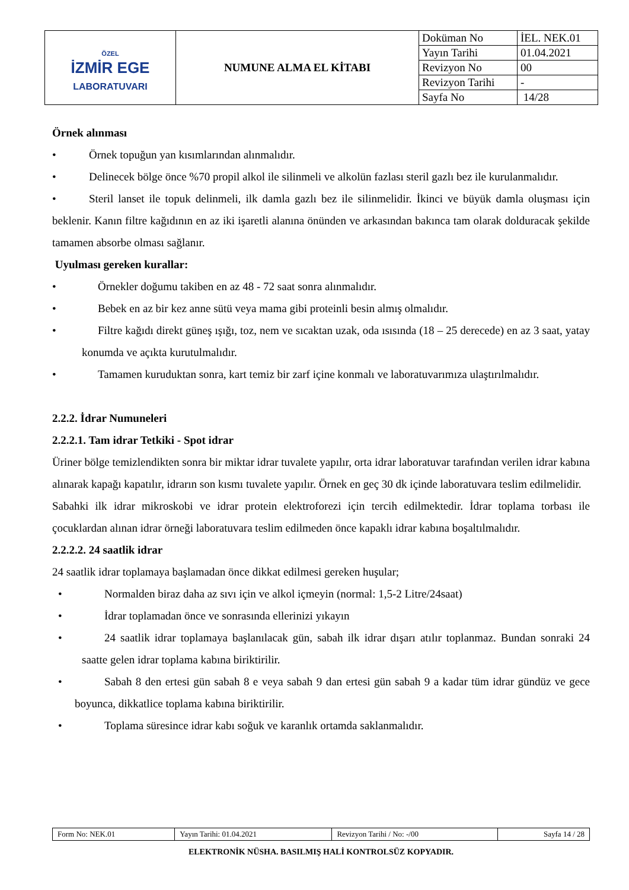| ÖZEL İZMİR EGE LABORATUVARI | NUMUNE ALMA EL KİTABI | Doküman No | İEL. NEK.01 |
| | | Yayın Tarihi | 01.04.2021 |
| | | Revizyon No | 00 |
| | | Revizyon Tarihi | - |
| | | Sayfa No | 14/28 |
Örnek alınması
• Örnek topuğun yan kısımlarından alınmalıdır.
• Delinecek bölge önce %70 propil alkol ile silinmeli ve alkolün fazlası steril gazlı bez ile kurulanmalıdır.
• Steril lanset ile topuk delinmeli, ilk damla gazlı bez ile silinmelidir. İkinci ve büyük damla oluşması için beklenir. Kanın filtre kağıdının en az iki işaretli alanına önünden ve arkasından bakınca tam olarak dolduracak şekilde tamamen absorbe olması sağlanır.
Uyulması gereken kurallar:
• Örnekler doğumu takiben en az 48 - 72 saat sonra alınmalıdır.
• Bebek en az bir kez anne sütü veya mama gibi proteinli besin almış olmalıdır.
• Filtre kağıdı direkt güneş ışığı, toz, nem ve sıcaktan uzak, oda ısısında (18 – 25 derecede) en az 3 saat, yatay konumda ve açıkta kurutulmalıdır.
• Tamamen kuruduktan sonra, kart temiz bir zarf içine konmalı ve laboratuvarımıza ulaştırılmalıdır.
2.2.2. İdrar Numuneleri
2.2.2.1. Tam idrar Tetkiki - Spot idrar
Üriner bölge temizlendikten sonra bir miktar idrar tuvalete yapılır, orta idrar laboratuvar tarafından verilen idrar kabına alınarak kapağı kapatılır, idrarın son kısmı tuvalete yapılır. Örnek en geç 30 dk içinde laboratuvara teslim edilmelidir.
Sabahki ilk idrar mikroskobi ve idrar protein elektroforezi için tercih edilmektedir. İdrar toplama torbası ile çocuklardan alınan idrar örneği laboratuvara teslim edilmeden önce kapaklı idrar kabına boşaltılmalıdır.
2.2.2.2. 24 saatlik idrar
24 saatlik idrar toplamaya başlamadan önce dikkat edilmesi gereken huşular;
• Normalden biraz daha az sıvı için ve alkol içmeyin (normal: 1,5-2 Litre/24saat)
• İdrar toplamadan önce ve sonrasında ellerinizi yıkayın
• 24 saatlik idrar toplamaya başlanılacak gün, sabah ilk idrar dışarı atılır toplanmaz. Bundan sonraki 24 saatte gelen idrar toplama kabına biriktirilir.
• Sabah 8 den ertesi gün sabah 8 e veya sabah 9 dan ertesi gün sabah 9 a kadar tüm idrar gündüz ve gece boyunca, dikkatlice toplama kabına biriktirilir.
• Toplama süresince idrar kabı soğuk ve karanlık ortamda saklanmalıdır.
| Form No: NEK.01 | Yayın Tarihi: 01.04.2021 | Revizyon Tarihi / No: -/00 | Sayfa 14 / 28 |
ELEKTRONİK NÜSHA. BASILMIŞ HALİ KONTROLSÜZ KOPYADIR.